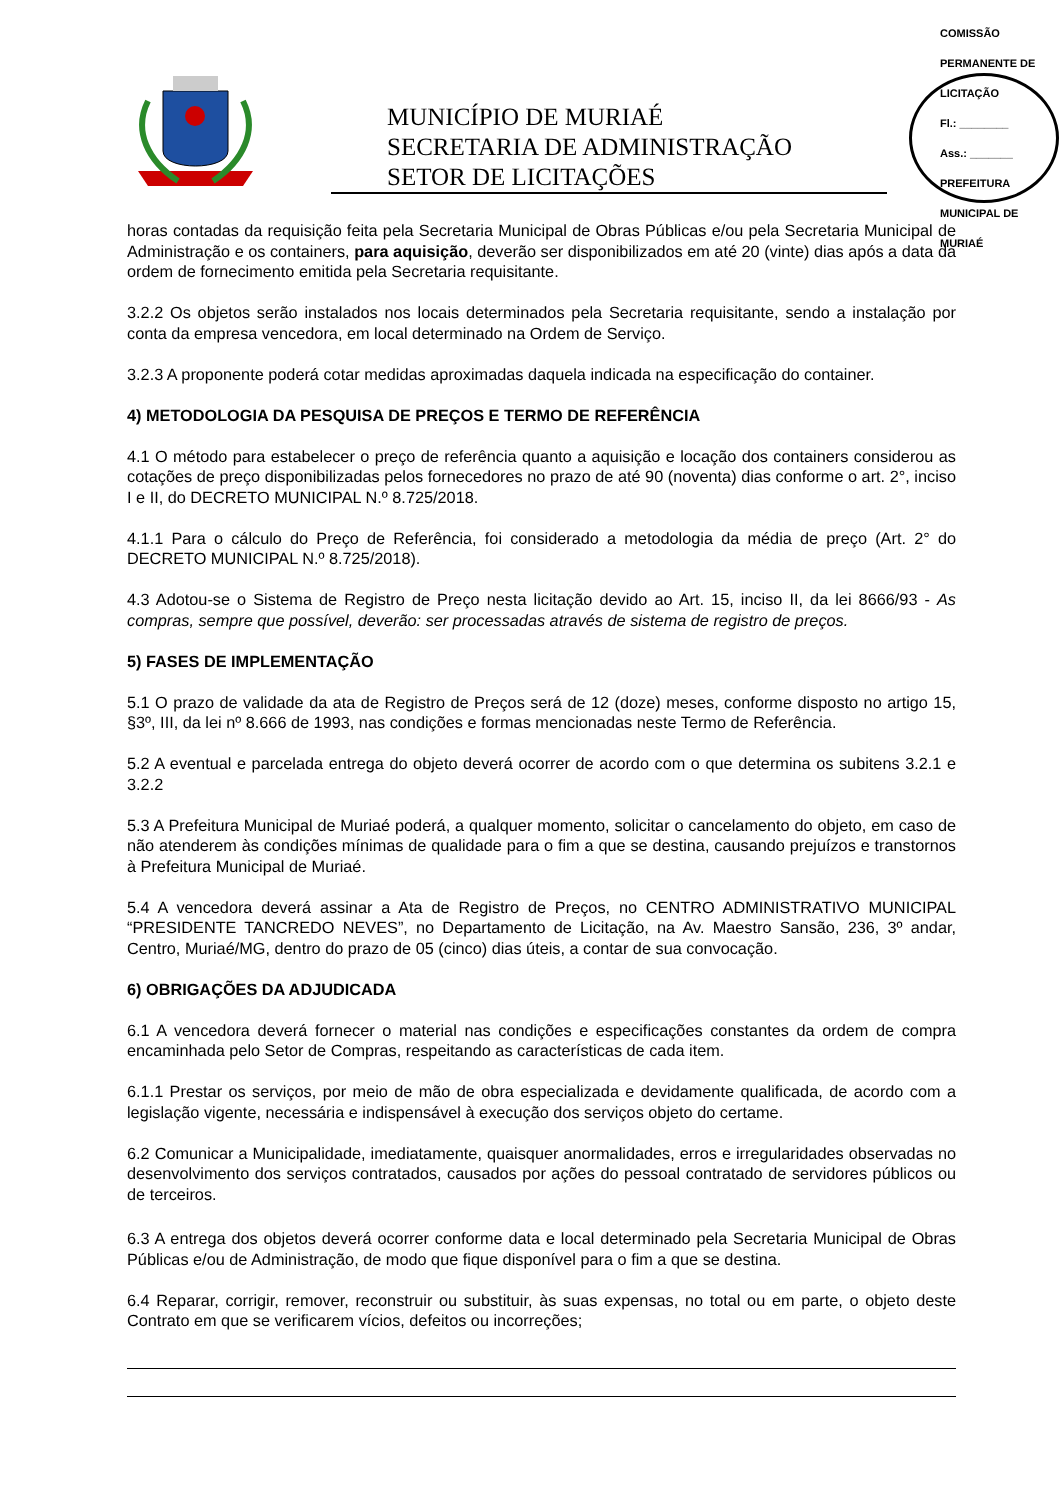MUNICÍPIO DE MURIAÉ
SECRETARIA DE ADMINISTRAÇÃO
SETOR DE LICITAÇÕES
COMISSÃO PERMANENTE DE LICITAÇÃO
Fl.: ________
Ass.: _______
PREFEITURA MUNICIPAL DE MURIAÉ
horas contadas da requisição feita pela Secretaria Municipal de Obras Públicas e/ou pela Secretaria Municipal de Administração e os containers, para aquisição, deverão ser disponibilizados em até 20 (vinte) dias após a data da ordem de fornecimento emitida pela Secretaria requisitante.
3.2.2 Os objetos serão instalados nos locais determinados pela Secretaria requisitante, sendo a instalação por conta da empresa vencedora, em local determinado na Ordem de Serviço.
3.2.3 A proponente poderá cotar medidas aproximadas daquela indicada na especificação do container.
4) METODOLOGIA DA PESQUISA DE PREÇOS E TERMO DE REFERÊNCIA
4.1 O método para estabelecer o preço de referência quanto a aquisição e locação dos containers considerou as cotações de preço disponibilizadas pelos fornecedores no prazo de até 90 (noventa) dias conforme o art. 2°, inciso I e II, do DECRETO MUNICIPAL N.º 8.725/2018.
4.1.1 Para o cálculo do Preço de Referência, foi considerado a metodologia da média de preço (Art. 2° do DECRETO MUNICIPAL N.º 8.725/2018).
4.3 Adotou-se o Sistema de Registro de Preço nesta licitação devido ao Art. 15, inciso II, da lei 8666/93 - As compras, sempre que possível, deverão: ser processadas através de sistema de registro de preços.
5) FASES DE IMPLEMENTAÇÃO
5.1 O prazo de validade da ata de Registro de Preços será de 12 (doze) meses, conforme disposto no artigo 15, §3º, III, da lei nº 8.666 de 1993, nas condições e formas mencionadas neste Termo de Referência.
5.2 A eventual e parcelada entrega do objeto deverá ocorrer de acordo com o que determina os subitens 3.2.1 e 3.2.2
5.3 A Prefeitura Municipal de Muriaé poderá, a qualquer momento, solicitar o cancelamento do objeto, em caso de não atenderem às condições mínimas de qualidade para o fim a que se destina, causando prejuízos e transtornos à Prefeitura Municipal de Muriaé.
5.4 A vencedora deverá assinar a Ata de Registro de Preços, no CENTRO ADMINISTRATIVO MUNICIPAL “PRESIDENTE TANCREDO NEVES”, no Departamento de Licitação, na Av. Maestro Sansão, 236, 3º andar, Centro, Muriaé/MG, dentro do prazo de 05 (cinco) dias úteis, a contar de sua convocação.
6) OBRIGAÇÕES DA ADJUDICADA
6.1 A vencedora deverá fornecer o material nas condições e especificações constantes da ordem de compra encaminhada pelo Setor de Compras, respeitando as características de cada item.
6.1.1 Prestar os serviços, por meio de mão de obra especializada e devidamente qualificada, de acordo com a legislação vigente, necessária e indispensável à execução dos serviços objeto do certame.
6.2 Comunicar a Municipalidade, imediatamente, quaisquer anormalidades, erros e irregularidades observadas no desenvolvimento dos serviços contratados, causados por ações do pessoal contratado de servidores públicos ou de terceiros.
6.3 A entrega dos objetos deverá ocorrer conforme data e local determinado pela Secretaria Municipal de Obras Públicas e/ou de Administração, de modo que fique disponível para o fim a que se destina.
6.4 Reparar, corrigir, remover, reconstruir ou substituir, às suas expensas, no total ou em parte, o objeto deste Contrato em que se verificarem vícios, defeitos ou incorreções;